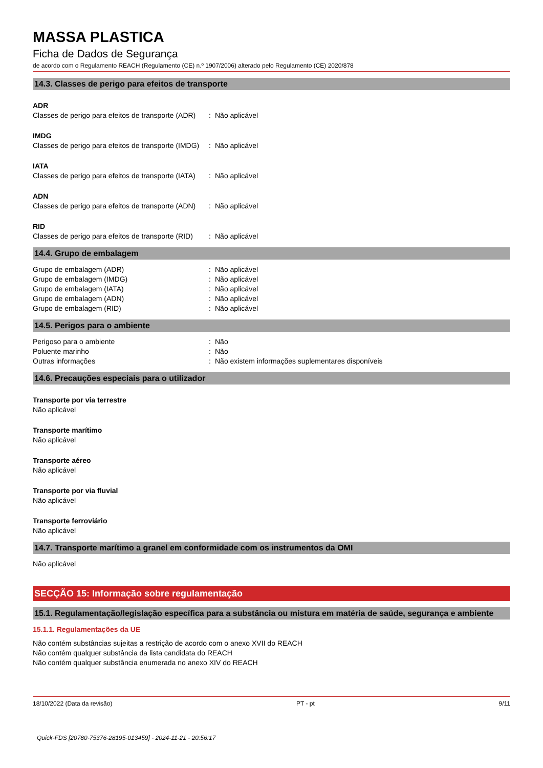MASSA PLASTICA
Ficha de Dados de Segurança
de acordo com o Regulamento REACH (Regulamento (CE) n.º 1907/2006) alterado pelo Regulamento (CE) 2020/878
14.3. Classes de perigo para efeitos de transporte
ADR
| Classes de perigo para efeitos de transporte (ADR) | : | Não aplicável |
IMDG
| Classes de perigo para efeitos de transporte (IMDG) | : | Não aplicável |
IATA
| Classes de perigo para efeitos de transporte (IATA) | : | Não aplicável |
ADN
| Classes de perigo para efeitos de transporte (ADN) | : | Não aplicável |
RID
| Classes de perigo para efeitos de transporte (RID) | : | Não aplicável |
14.4. Grupo de embalagem
| Grupo de embalagem (ADR) | : | Não aplicável |
| Grupo de embalagem (IMDG) | : | Não aplicável |
| Grupo de embalagem (IATA) | : | Não aplicável |
| Grupo de embalagem (ADN) | : | Não aplicável |
| Grupo de embalagem (RID) | : | Não aplicável |
14.5. Perigos para o ambiente
| Perigoso para o ambiente | : | Não |
| Poluente marinho | : | Não |
| Outras informações | : | Não existem informações suplementares disponíveis |
14.6. Precauções especiais para o utilizador
Transporte por via terrestre
Não aplicável
Transporte marítimo
Não aplicável
Transporte aéreo
Não aplicável
Transporte por via fluvial
Não aplicável
Transporte ferroviário
Não aplicável
14.7. Transporte marítimo a granel em conformidade com os instrumentos da OMI
Não aplicável
SECÇÃO 15: Informação sobre regulamentação
15.1. Regulamentação/legislação específica para a substância ou mistura em matéria de saúde, segurança e ambiente
15.1.1. Regulamentações da UE
Não contém substâncias sujeitas a restrição de acordo com o anexo XVII do REACH
Não contém qualquer substância da lista candidata do REACH
Não contém qualquer substância enumerada no anexo XIV do REACH
18/10/2022 (Data da revisão) PT - pt 9/11
Quick-FDS [20780-75376-28195-013459] - 2024-11-21 - 20:56:17